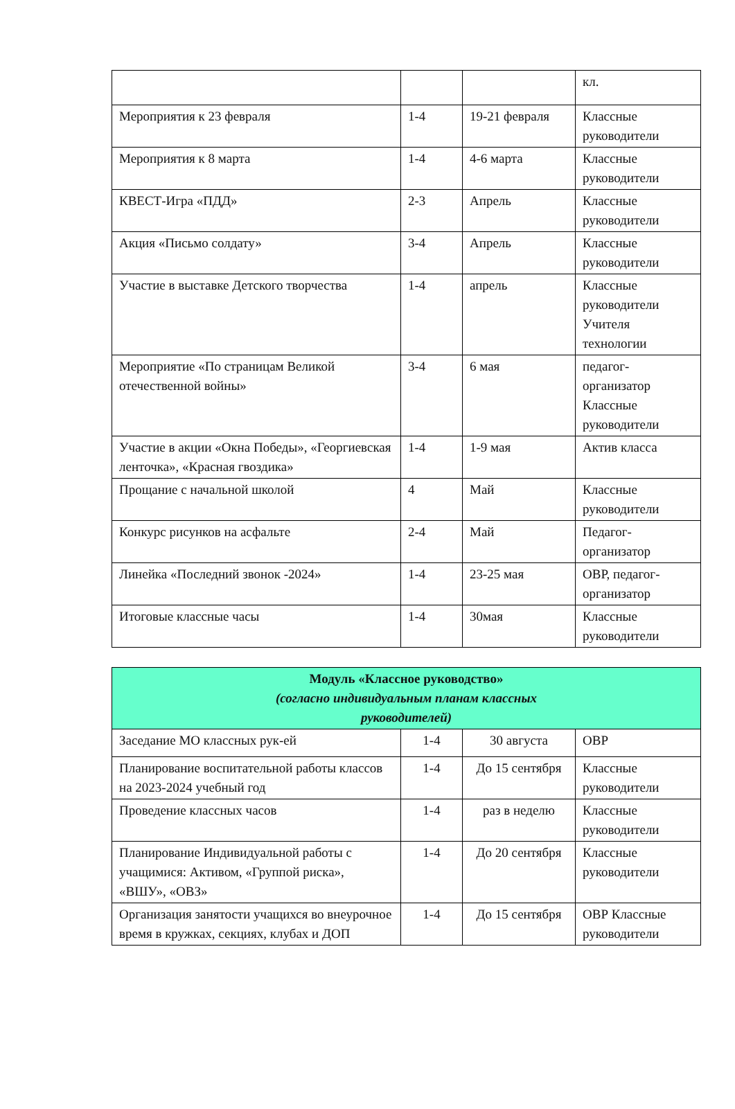| | | | кл. |
| Мероприятия к 23 февраля | 1-4 | 19-21 февраля | Классные руководители |
| Мероприятия к 8 марта | 1-4 | 4-6 марта | Классные руководители |
| КВЕСТ-Игра «ПДД» | 2-3 | Апрель | Классные руководители |
| Акция «Письмо солдату» | 3-4 | Апрель | Классные руководители |
| Участие в выставке Детского творчества | 1-4 | апрель | Классные руководители Учителя технологии |
| Мероприятие «По страницам Великой отечественной войны» | 3-4 | 6 мая | педагог-организатор Классные руководители |
| Участие в акции «Окна Победы», «Георгиевская ленточка», «Красная гвоздика» | 1-4 | 1-9 мая | Актив класса |
| Прощание с начальной школой | 4 | Май | Классные руководители |
| Конкурс рисунков на асфальте | 2-4 | Май | Педагог-организатор |
| Линейка «Последний звонок -2024» | 1-4 | 23-25 мая | ОВР, педагог-организатор |
| Итоговые классные часы | 1-4 | 30мая | Классные руководители |
| Модуль «Классное руководство» (согласно индивидуальным планам классных руководителей) | | | |
| --- | --- | --- | --- |
| Заседание МО классных рук-ей | 1-4 | 30 августа | ОВР |
| Планирование воспитательной работы классов на 2023-2024 учебный год | 1-4 | До 15 сентября | Классные руководители |
| Проведение классных часов | 1-4 | раз в неделю | Классные руководители |
| Планирование Индивидуальной работы с учащимися: Активом, «Группой риска», «ВШУ», «ОВЗ» | 1-4 | До 20 сентября | Классные руководители |
| Организация занятости учащихся во внеурочное время в кружках, секциях, клубах и ДОП | 1-4 | До 15 сентября | ОВР Классные руководители |